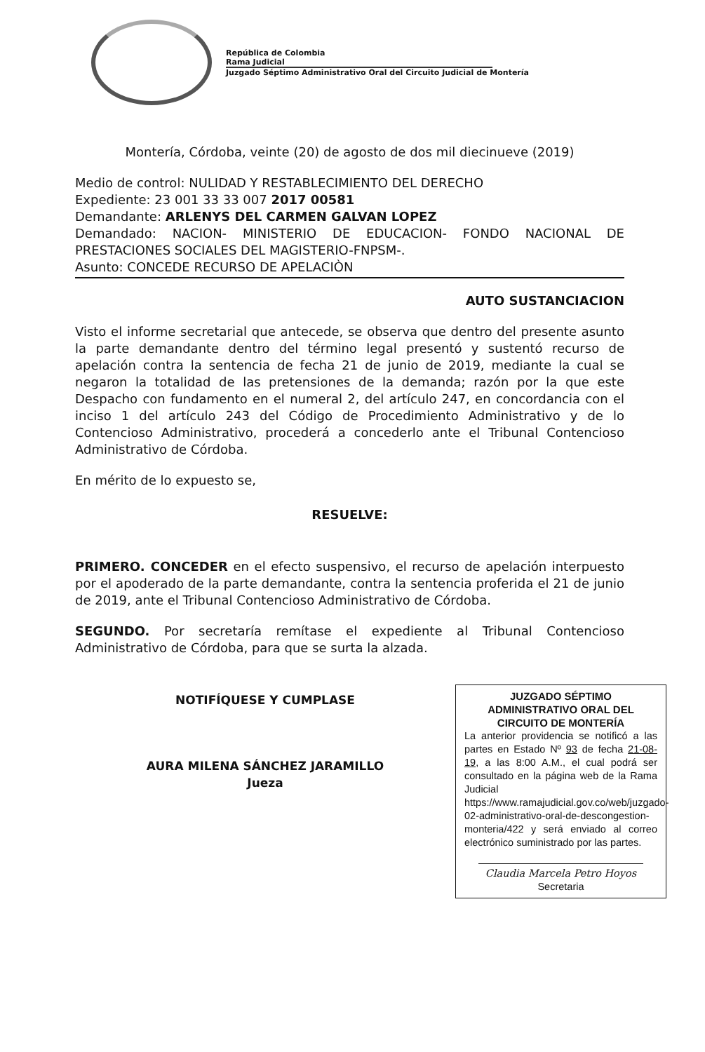República de Colombia
Rama Judicial
Juzgado Séptimo Administrativo Oral del Circuito Judicial de Montería
Montería, Córdoba, veinte (20) de agosto de dos mil diecinueve (2019)
Medio de control: NULIDAD Y RESTABLECIMIENTO DEL DERECHO
Expediente: 23 001 33 33 007 2017 00581
Demandante: ARLENYS DEL CARMEN GALVAN LOPEZ
Demandado: NACION- MINISTERIO DE EDUCACION- FONDO NACIONAL DE PRESTACIONES SOCIALES DEL MAGISTERIO-FNPSM-.
Asunto: CONCEDE RECURSO DE APELACIÒN
AUTO SUSTANCIACION
Visto el informe secretarial que antecede, se observa que dentro del presente asunto la parte demandante dentro del término legal presentó y sustentó recurso de apelación contra la sentencia de fecha 21 de junio de 2019, mediante la cual se negaron la totalidad de las pretensiones de la demanda; razón por la que este Despacho con fundamento en el numeral 2, del artículo 247, en concordancia con el inciso 1 del artículo 243 del Código de Procedimiento Administrativo y de lo Contencioso Administrativo, procederá a concederlo ante el Tribunal Contencioso Administrativo de Córdoba.
En mérito de lo expuesto se,
RESUELVE:
PRIMERO. CONCEDER en el efecto suspensivo, el recurso de apelación interpuesto por el apoderado de la parte demandante, contra la sentencia proferida el 21 de junio de 2019, ante el Tribunal Contencioso Administrativo de Córdoba.
SEGUNDO. Por secretaría remítase el expediente al Tribunal Contencioso Administrativo de Córdoba, para que se surta la alzada.
NOTIFÍQUESE Y CUMPLASE
AURA MILENA SÁNCHEZ JARAMILLO
Jueza
JUZGADO SÉPTIMO ADMINISTRATIVO ORAL DEL CIRCUITO DE MONTERÍA
La anterior providencia se notificó a las partes en Estado Nº 93 de fecha 21-08-19, a las 8:00 A.M., el cual podrá ser consultado en la página web de la Rama Judicial https://www.ramajudicial.gov.co/web/juzgado-02-administrativo-oral-de-descongestion-monteria/422 y será enviado al correo electrónico suministrado por las partes.
Claudia Marcela Petro Hoyos
Secretaria